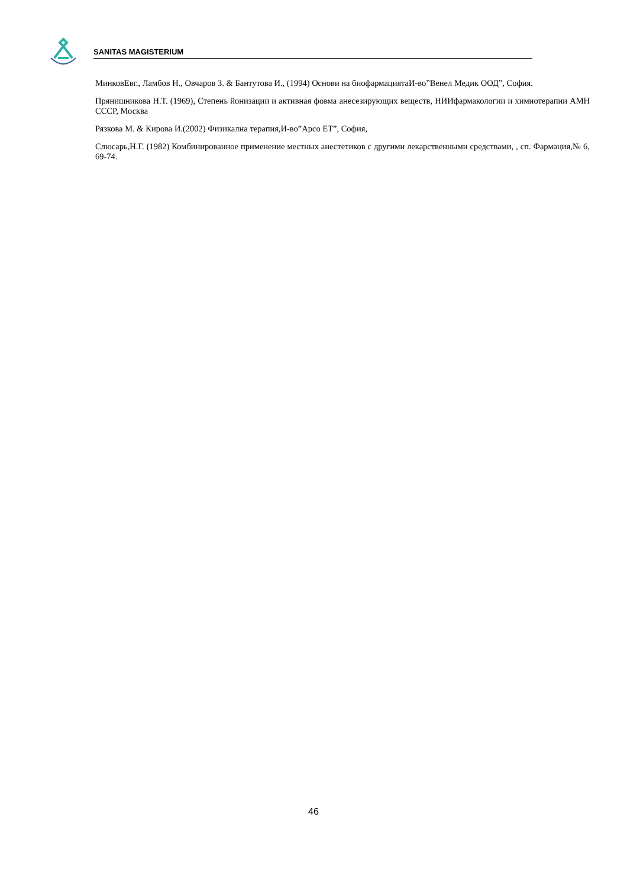SANITAS MAGISTERIUM
МинковЕвг., Ламбов Н., Овчаров З. & Бантутова И., (1994) Основи на биофармациятаИ-во”Венел Медик ООД”, София.
Прянишникова Н.Т. (1969), Степень йонизации и активная фовма анесезирующих веществ, НИИфармакологии и химиотерапии АМН СССР, Москва
Рязкова М. & Кирова И.(2002) Физикална терапия,И-во”Арсо ЕТ”, София,
Слюсарь,Н.Г. (1982) Комбинированное применение местных анестетиков с другими лекарственными средствами, , сп. Фармация,№ 6, 69-74.
46